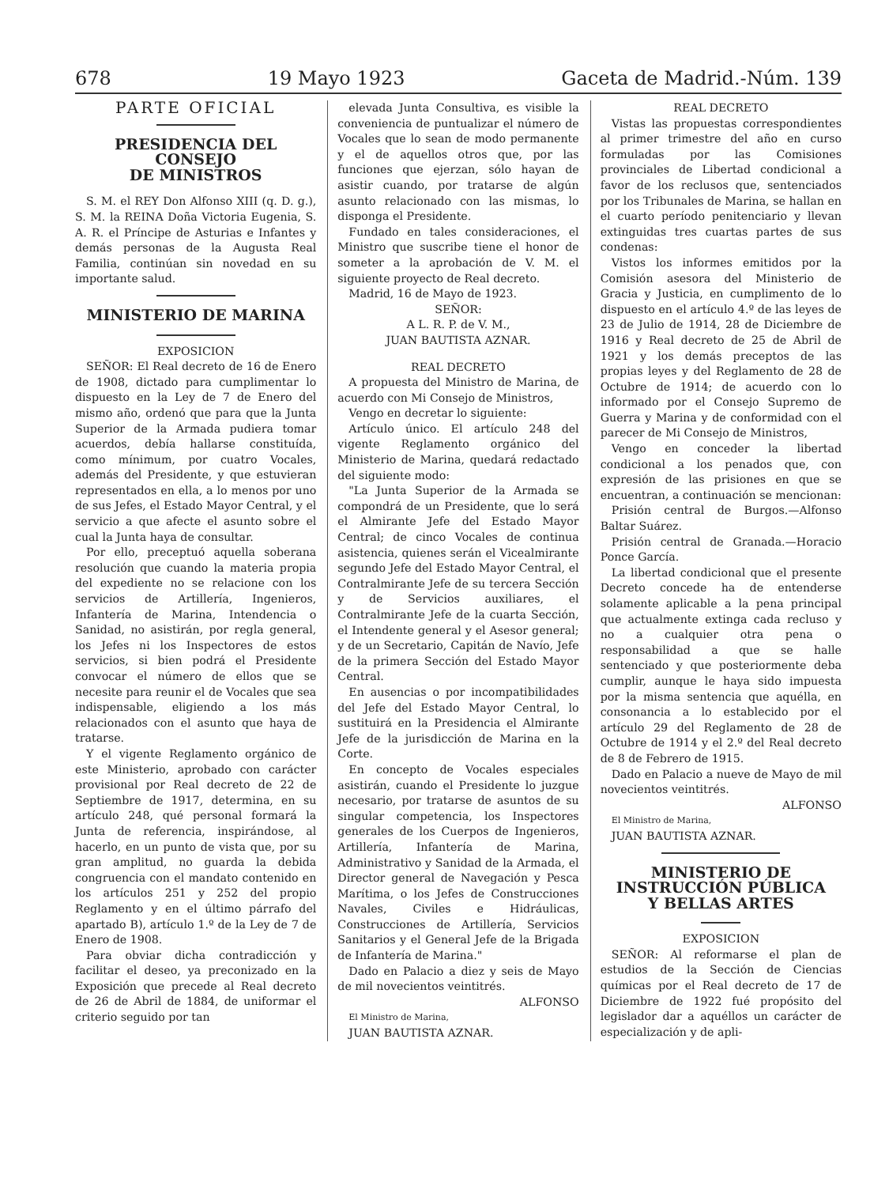678 19 Mayo 1923 Gaceta de Madrid.-Núm. 139
PARTE OFICIAL
PRESIDENCIA DEL CONSEJO
DE MINISTROS
S. M. el REY Don Alfonso XIII (q. D. g.), S. M. la REINA Doña Victoria Eugenia, S. A. R. el Príncipe de Asturias e Infantes y demás personas de la Augusta Real Familia, continúan sin novedad en su importante salud.
MINISTERIO DE MARINA
EXPOSICION
SEÑOR: El Real decreto de 16 de Enero de 1908, dictado para cumplimentar lo dispuesto en la Ley de 7 de Enero del mismo año, ordenó que para que la Junta Superior de la Armada pudiera tomar acuerdos, debía hallarse constituída, como mínimum, por cuatro Vocales, además del Presidente, y que estuvieran representados en ella, a lo menos por uno de sus Jefes, el Estado Mayor Central, y el servicio a que afecte el asunto sobre el cual la Junta haya de consultar.
Por ello, preceptuó aquella soberana resolución que cuando la materia propia del expediente no se relacione con los servicios de Artillería, Ingenieros, Infantería de Marina, Intendencia o Sanidad, no asistirán, por regla general, los Jefes ni los Inspectores de estos servicios, si bien podrá el Presidente convocar el número de ellos que se necesite para reunir el de Vocales que sea indispensable, eligiendo a los más relacionados con el asunto que haya de tratarse.
Y el vigente Reglamento orgánico de este Ministerio, aprobado con carácter provisional por Real decreto de 22 de Septiembre de 1917, determina, en su artículo 248, qué personal formará la Junta de referencia, inspirándose, al hacerlo, en un punto de vista que, por su gran amplitud, no guarda la debida congruencia con el mandato contenido en los artículos 251 y 252 del propio Reglamento y en el último párrafo del apartado B), artículo 1.º de la Ley de 7 de Enero de 1908.
Para obviar dicha contradicción y facilitar el deseo, ya preconizado en la Exposición que precede al Real decreto de 26 de Abril de 1884, de uniformar el criterio seguido por tan
elevada Junta Consultiva, es visible la conveniencia de puntualizar el número de Vocales que lo sean de modo permanente y el de aquellos otros que, por las funciones que ejerzan, sólo hayan de asistir cuando, por tratarse de algún asunto relacionado con las mismas, lo disponga el Presidente.
Fundado en tales consideraciones, el Ministro que suscribe tiene el honor de someter a la aprobación de V. M. el siguiente proyecto de Real decreto.
Madrid, 16 de Mayo de 1923.
SEÑOR:
A L. R. P. de V. M.,
JUAN BAUTISTA AZNAR.
REAL DECRETO
A propuesta del Ministro de Marina, de acuerdo con Mi Consejo de Ministros,
Vengo en decretar lo siguiente:
Artículo único. El artículo 248 del vigente Reglamento orgánico del Ministerio de Marina, quedará redactado del siguiente modo:
"La Junta Superior de la Armada se compondrá de un Presidente, que lo será el Almirante Jefe del Estado Mayor Central; de cinco Vocales de continua asistencia, quienes serán el Vicealmirante segundo Jefe del Estado Mayor Central, el Contralmirante Jefe de su tercera Sección y de Servicios auxiliares, el Contralmirante Jefe de la cuarta Sección, el Intendente general y el Asesor general; y de un Secretario, Capitán de Navío, Jefe de la primera Sección del Estado Mayor Central.
En ausencias o por incompatibilidades del Jefe del Estado Mayor Central, lo sustituirá en la Presidencia el Almirante Jefe de la jurisdicción de Marina en la Corte.
En concepto de Vocales especiales asistirán, cuando el Presidente lo juzgue necesario, por tratarse de asuntos de su singular competencia, los Inspectores generales de los Cuerpos de Ingenieros, Artillería, Infantería de Marina, Administrativo y Sanidad de la Armada, el Director general de Navegación y Pesca Marítima, o los Jefes de Construcciones Navales, Civiles e Hidráulicas, Construcciones de Artillería, Servicios Sanitarios y el General Jefe de la Brigada de Infantería de Marina."
Dado en Palacio a diez y seis de Mayo de mil novecientos veintitrés.
ALFONSO
El Ministro de Marina,
JUAN BAUTISTA AZNAR.
REAL DECRETO
Vistas las propuestas correspondientes al primer trimestre del año en curso formuladas por las Comisiones provinciales de Libertad condicional a favor de los reclusos que, sentenciados por los Tribunales de Marina, se hallan en el cuarto período penitenciario y llevan extinguidas tres cuartas partes de sus condenas:
Vistos los informes emitidos por la Comisión asesora del Ministerio de Gracia y Justicia, en cumplimento de lo dispuesto en el artículo 4.º de las leyes de 23 de Julio de 1914, 28 de Diciembre de 1916 y Real decreto de 25 de Abril de 1921 y los demás preceptos de las propias leyes y del Reglamento de 28 de Octubre de 1914; de acuerdo con lo informado por el Consejo Supremo de Guerra y Marina y de conformidad con el parecer de Mi Consejo de Ministros,
Vengo en conceder la libertad condicional a los penados que, con expresión de las prisiones en que se encuentran, a continuación se mencionan:
Prisión central de Burgos.—Alfonso Baltar Suárez.
Prisión central de Granada.—Horacio Ponce García.
La libertad condicional que el presente Decreto concede ha de entenderse solamente aplicable a la pena principal que actualmente extinga cada recluso y no a cualquier otra pena o responsabilidad a que se halle sentenciado y que posteriormente deba cumplir, aunque le haya sido impuesta por la misma sentencia que aquélla, en consonancia a lo establecido por el artículo 29 del Reglamento de 28 de Octubre de 1914 y el 2.º del Real decreto de 8 de Febrero de 1915.
Dado en Palacio a nueve de Mayo de mil novecientos veintitrés.
ALFONSO
El Ministro de Marina,
JUAN BAUTISTA AZNAR.
MINISTERIO DE INSTRUCCIÓN PÚBLICA
Y BELLAS ARTES
EXPOSICION
SEÑOR: Al reformarse el plan de estudios de la Sección de Ciencias químicas por el Real decreto de 17 de Diciembre de 1922 fué propósito del legislador dar a aquéllos un carácter de especialización y de apli-